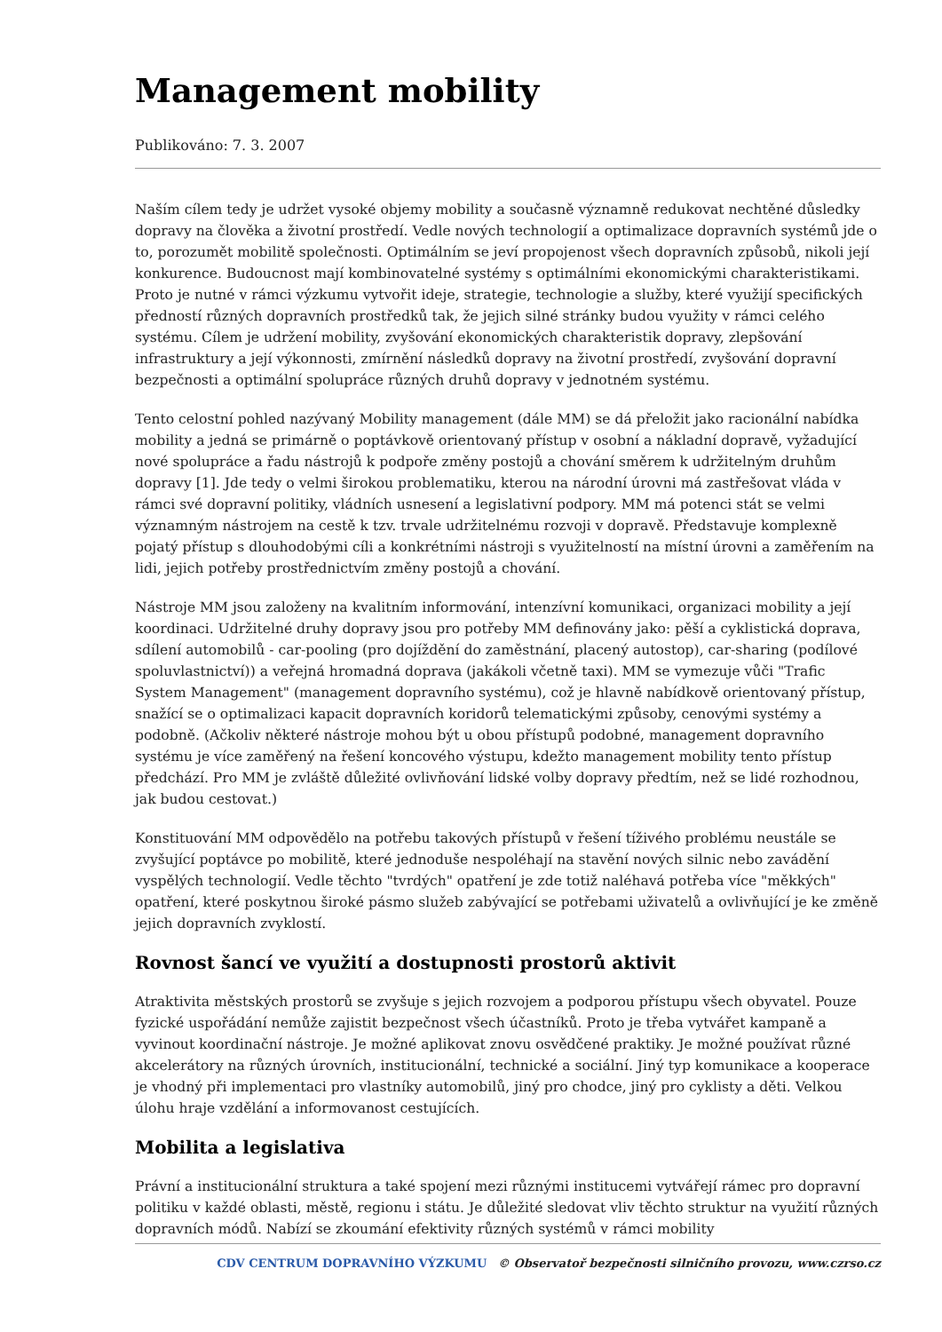Management mobility
Publikováno: 7. 3. 2007
Naším cílem tedy je udržet vysoké objemy mobility a současně významně redukovat nechtěné důsledky dopravy na člověka a životní prostředí. Vedle nových technologií a optimalizace dopravních systémů jde o to, porozumět mobilitě společnosti. Optimálním se jeví propojenost všech dopravních způsobů, nikoli její konkurence. Budoucnost mají kombinovatelné systémy s optimálními ekonomickými charakteristikami. Proto je nutné v rámci výzkumu vytvořit ideje, strategie, technologie a služby, které využijí specifických předností různých dopravních prostředků tak, že jejich silné stránky budou využity v rámci celého systému. Cílem je udržení mobility, zvyšování ekonomických charakteristik dopravy, zlepšování infrastruktury a její výkonnosti, zmírnění následků dopravy na životní prostředí, zvyšování dopravní bezpečnosti a optimální spolupráce různých druhů dopravy v jednotném systému.
Tento celostní pohled nazývaný Mobility management (dále MM) se dá přeložit jako racionální nabídka mobility a jedná se primárně o poptávkově orientovaný přístup v osobní a nákladní dopravě, vyžadující nové spolupráce a řadu nástrojů k podpoře změny postojů a chování směrem k udržitelným druhům dopravy [1]. Jde tedy o velmi širokou problematiku, kterou na národní úrovni má zastřešovat vláda v rámci své dopravní politiky, vládních usnesení a legislativní podpory. MM má potenci stát se velmi významným nástrojem na cestě k tzv. trvale udržitelnému rozvoji v dopravě. Představuje komplexně pojatý přístup s dlouhodobými cíli a konkrétními nástroji s využitelností na místní úrovni a zaměřením na lidi, jejich potřeby prostřednictvím změny postojů a chování.
Nástroje MM jsou založeny na kvalitním informování, intenzívní komunikaci, organizaci mobility a její koordinaci. Udržitelné druhy dopravy jsou pro potřeby MM definovány jako: pěší a cyklistická doprava, sdílení automobilů - car-pooling (pro dojíždění do zaměstnání, placený autostop), car-sharing (podílové spoluvlastnictví)) a veřejná hromadná doprava (jakákoli včetně taxi). MM se vymezuje vůči "Trafic System Management" (management dopravního systému), což je hlavně nabídkově orientovaný přístup, snažící se o optimalizaci kapacit dopravních koridorů telematickými způsoby, cenovými systémy a podobně. (Ačkoliv některé nástroje mohou být u obou přístupů podobné, management dopravního systému je více zaměřený na řešení koncového výstupu, kdežto management mobility tento přístup předchází. Pro MM je zvláště důležité ovlivňování lidské volby dopravy předtím, než se lidé rozhodnou, jak budou cestovat.)
Konstituování MM odpovědělo na potřebu takových přístupů v řešení tíživého problému neustále se zvyšující poptávce po mobilitě, které jednoduše nespoléhají na stavění nových silnic nebo zavádění vyspělých technologií. Vedle těchto "tvrdých" opatření je zde totiž naléhavá potřeba více "měkkých" opatření, které poskytnou široké pásmo služeb zabývající se potřebami uživatelů a ovlivňující je ke změně jejich dopravních zvyklostí.
Rovnost šancí ve využití a dostupnosti prostorů aktivit
Atraktivita městských prostorů se zvyšuje s jejich rozvojem a podporou přístupu všech obyvatel. Pouze fyzické uspořádání nemůže zajistit bezpečnost všech účastníků. Proto je třeba vytvářet kampaně a vyvinout koordinační nástroje. Je možné aplikovat znovu osvědčené praktiky. Je možné používat různé akcelerátory na různých úrovních, institucionální, technické a sociální. Jiný typ komunikace a kooperace je vhodný při implementaci pro vlastníky automobilů, jiný pro chodce, jiný pro cyklisty a děti. Velkou úlohu hraje vzdělání a informovanost cestujících.
Mobilita a legislativa
Právní a institucionální struktura a také spojení mezi různými institucemi vytvářejí rámec pro dopravní politiku v každé oblasti, městě, regionu i státu. Je důležité sledovat vliv těchto struktur na využití různých dopravních módů. Nabízí se zkoumání efektivity různých systémů v rámci mobility
CDV CENTRUM DOPRAVNÍHO VÝZKUMU © Observatoř bezpečnosti silničního provozu, www.czrso.cz